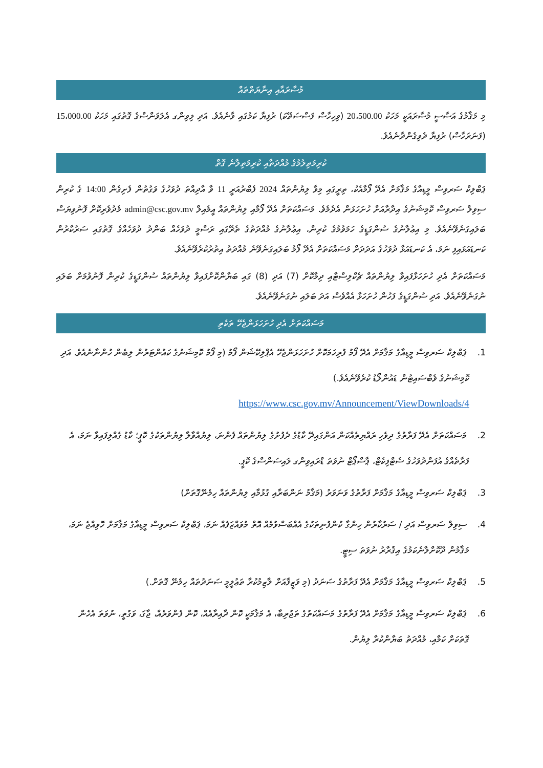މުސާރައާއި އިނާޔަތްތައް
މި މަޤާމުގެ އަސާސީ މުސާރައަކީ މަހަކު 20،500.00 (ވިހިހާސް ފަސްސަތޭކަ) ރުފިޔާ ކަމުގައި ވާނެއެވެ. އަދި ލިވިންގ އެލަވަންސްގެ ގޮތުގައި މަހަކު 15،000.00 (ފަނަރަހާސް) ރުފިޔާ ދެވިގެންދާނެއެވެ.
ކުރިމަތިލުމުގެ މުއްދަތާއި ކުރިމަތިލާނެ ގޮތް
ޕަބްލިކް ސަރވިސް މީޑިއާގެ މަޤާމަށް އެދޭ ފޯމާއެކު، ތިރީގައި މިވާ ލިޔުންތައް 2024 ފެބްރުއަރީ 11 ވާ އާދިއްތަ ދުވަހުގެ ވަގުތުން ފެށިގެން 14:00 ގެ ކުރިން ސިވިލް ސަރވިސް ކޮމިޝަނުގެ އިދާރާއަށް ހުށަހަޅަން އެދެމެވެ. މަސައްކަތަށް އެދޭ ފޯމާއި ލިޔުންތައް އީމެއިލް admin@csc.gov.mv މެދުވެރިކޮށް ފޮނުވިޔަސް ބަލައިގަނެވޭނެއެވެ. މި އިޢުލާނުގެ ސުންގަޑީގެ ހަމަވުމުގެ ކުރިން، އިޢުލާނުގެ މުއްދަތުގެ ތެރޭގައި ރަސްމީ ދުވަހެއް ބަންދު ދުވަހެއްގެ ގޮތުގައި ސަރުކާރުން ކަނޑައަޅައިފި ނަމަ، އެ ކަނޑައަޅާ ދުވަހުގެ އަދަދަށް މަސައްކަތަށް އެދޭ ފޯމު ބަލައިގަނެވޭނެ މުއްދަތު އިތުރުކުރެވޭނެއެވެ.
މަސައްކަތަށް އެދި ހުށަހަޅާފައިވާ ލިޔުންތައް ޗެކްލިސްޓާއި ދިމާކޮށް (7) އަދި (8) ގައި ބަޔާންކޮށްފައިވާ ލިޔުންތައް ސުންގަޑީގެ ކުރިން ފޮނުވުމަށް ބަލައި ނުގަނެވޭނެއެވެ. އަދި ސުންގަޑީގެ ފަހުން ހުށަހަޅާ އެއްވެސް އަދަ ބަލައި ނުގަނެވޭނެއެވެ.
މަސައްކަތަށް އެދި ހުށަހަޅަންޖެހޭ ތަކެތި
1. ޕަބްލިކް ސަރވިސް މީޑިއާގެ މަޤާމަށް އެދޭ ފޯމު ފުރިހަމަކޮށް ހުށަހަޅަންޖެހޭ އެޕްލިކޭޝަން ފޯމު (މި ފޯމު ކޮމިޝަނުގެ ކައުންޓަރުން ލިބެން ހުންނާނެއެވެ. އަދި ކޮމިޝަނުގެ ވެބްސައިޓުން ޑައުންލޯޑު ކުރެވޭނެއެވެ.)
https://www.csc.gov.mv/Announcement/ViewDownloads/4
2. މަސައްކަތަށް އެދޭ ފަރާތުގެ ދިވެހި ރައްޔިތެއްކަން އަންގައިދޭ ކާޑުގެ ދެފުށުގެ ލިޔުންތައް ފެންނަ، ލިޔުއްވާލާ ލިޔުންތަކުގެ ކޮޕީ؛ ކާޑު ގެއްލިފައިވާ ނަމަ، އެ ފަރާތެއްގެ އުފަންދުވަހުގެ ސެޓްފިކެޓް، ޕާސްޕޯޓް ނުވަތަ ޑްރައިވިންގ ލައިސަންސްގެ ކޮޕީ.
3. ޕަބްލިކް ސަރވިސް މީޑިއާގެ މަޤާމަށް ފަރާތުގެ ވަނަވަރު (މަޤާމު ނަންބަރާއި ގުޅުމާއި ލިޔުންތައް ހިމެނޭގޮތަށް)
4. ސިވިލް ސަރވިސް އަދި / ސަރުކާރުން ހިންގާ ކުންފުނިތަކުގެ އެއްބަސްވުމެއް އޮތް މުވައްޒަފެއް ނަމަ، ޕަބްލިކް ސަރވިސް މީޑިއާގެ މަޤާމަށް ހޮވިއްޖެ ނަމަ، މަޤާމުން ދޫކޮށްލާނެކަމުގެ އިޤުރާރު ނުވަތަ ސިޓީ.
5. ޕަބްލިކް ސަރވިސް މީޑިއާގެ މަޤާމަށް އެދޭ ފަރާތުގެ ސަނަދު (މި ވަޒީފާއަށް ލާޒިމުކުރާ ތަޢުލީމީ ސަނަދުތައް ހިމެނޭ ގޮތަށް.)
6. ޕަބްލިކް ސަރވިސް މީޑިއާގެ މަޤާމަށް އެދޭ ފަރާތުގެ މަސައްކަތުގެ ތަޖުރިބާ، އެ މަޤާމަކީ ކޮން ދާއިރާއެއް، ކޮން ފެންވަރެއް، ޖާގަ، ވަގުތީ، ނުވަތަ އެހެން ގޮތަކަށް ކަމާއި، މުއްދަތު ބަޔާންކުރާ ލިޔުން.